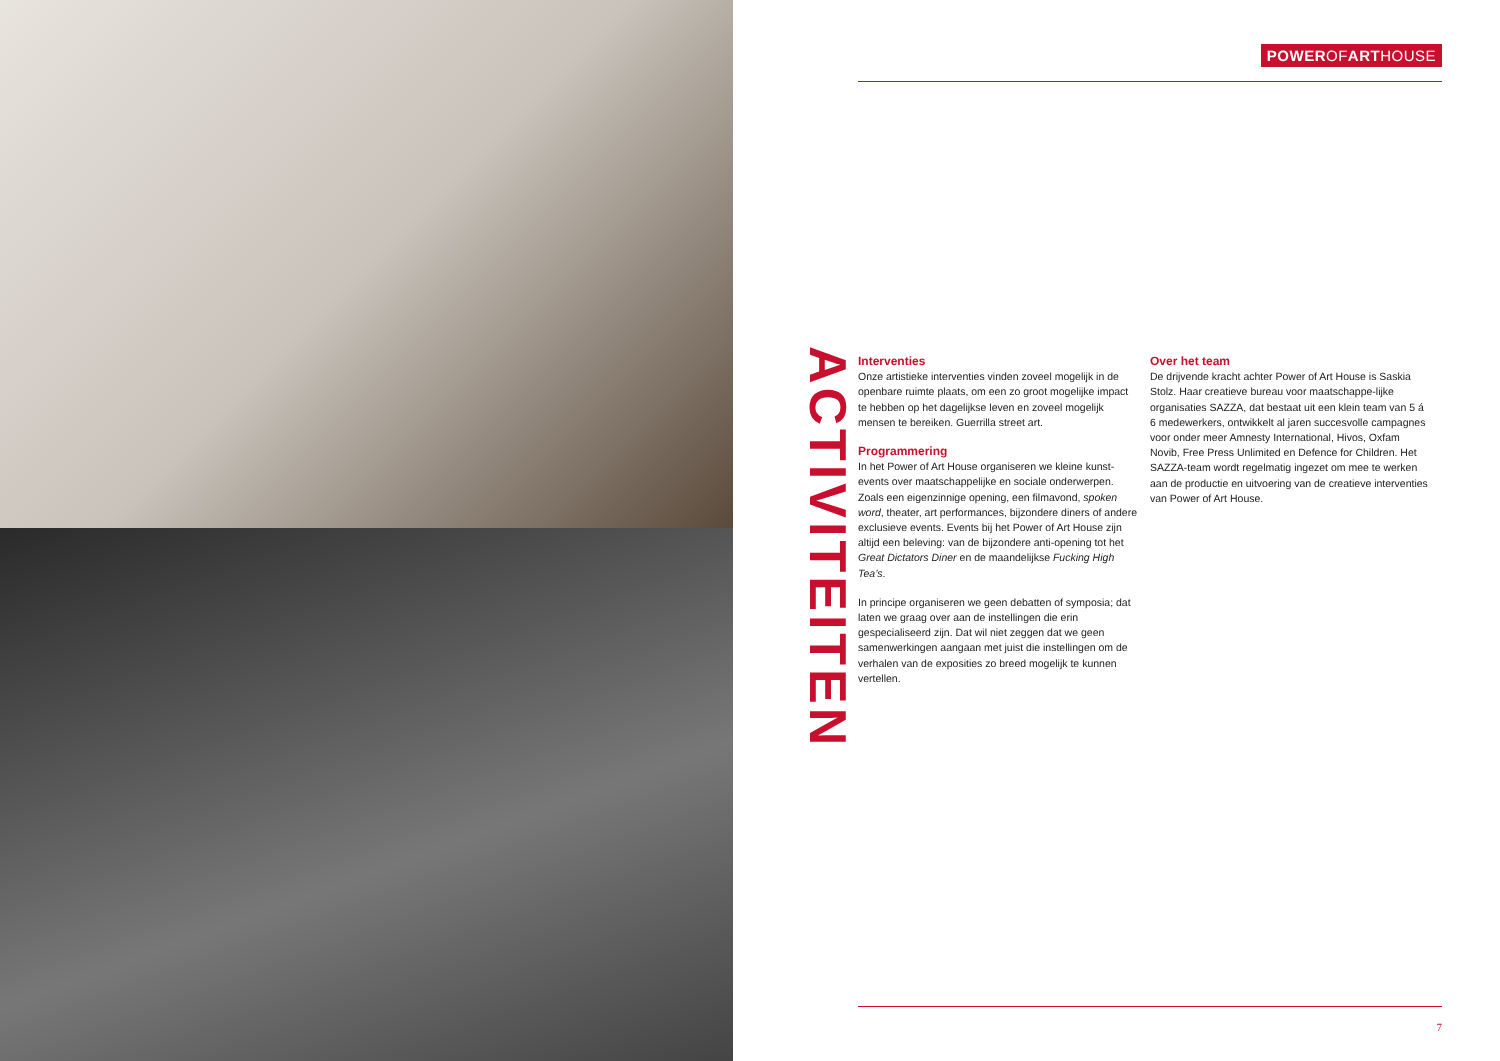POWEROFARTHOUSE
ACTIVITEITEN
Interventies
Onze artistieke interventies vinden zoveel mogelijk in de openbare ruimte plaats, om een zo groot mogelijke impact te hebben op het dagelijkse leven en zoveel mogelijk mensen te bereiken. Guerrilla street art.
Programmering
In het Power of Art House organiseren we kleine kunst-events over maatschappelijke en sociale onderwerpen. Zoals een eigenzinnige opening, een filmavond, spoken word, theater, art performances, bijzondere diners of andere exclusieve events. Events bij het Power of Art House zijn altijd een beleving: van de bijzondere anti-opening tot het Great Dictators Diner en de maandelijkse Fucking High Tea’s.
In principe organiseren we geen debatten of symposia; dat laten we graag over aan de instellingen die erin gespecialiseerd zijn. Dat wil niet zeggen dat we geen samenwerkingen aangaan met juist die instellingen om de verhalen van de exposities zo breed mogelijk te kunnen vertellen.
Over het team
De drijvende kracht achter Power of Art House is Saskia Stolz. Haar creatieve bureau voor maatschappe-lijke organisaties SAZZA, dat bestaat uit een klein team van 5 á 6 medewerkers, ontwikkelt al jaren succesvolle campagnes voor onder meer Amnesty International, Hivos, Oxfam Novib, Free Press Unlimited en Defence for Children. Het SAZZA-team wordt regelmatig ingezet om mee te werken aan de productie en uitvoering van de creatieve interventies van Power of Art House.
7